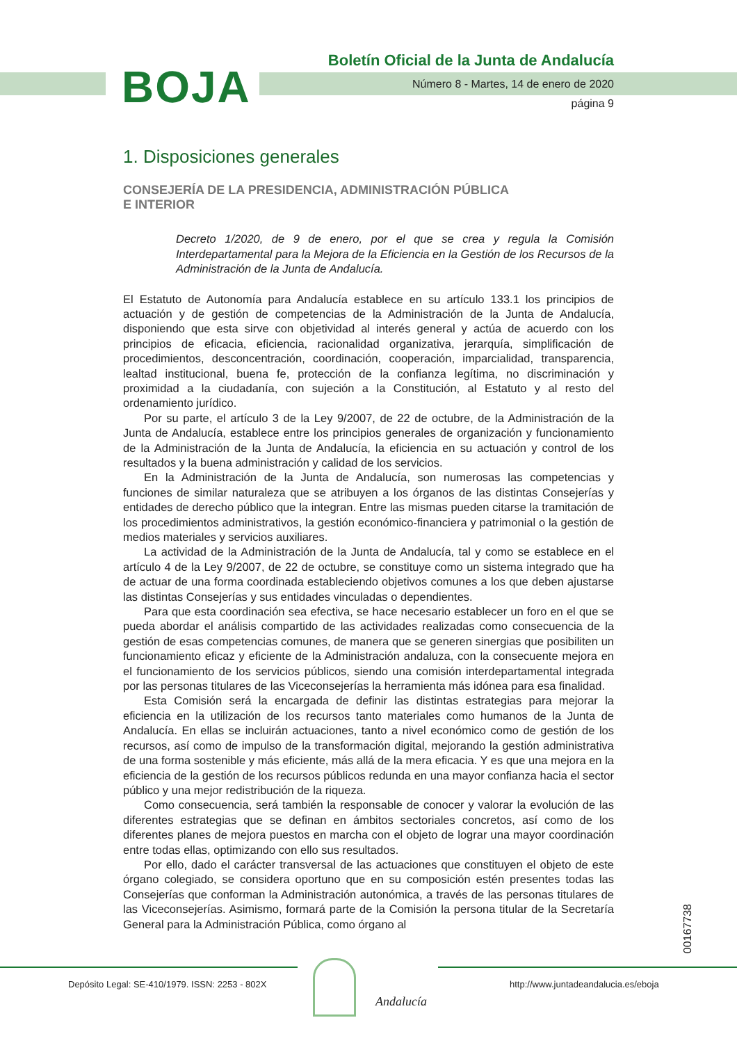BOJA
Boletín Oficial de la Junta de Andalucía
Número 8 - Martes, 14 de enero de 2020
página 9
1. Disposiciones generales
CONSEJERÍA DE LA PRESIDENCIA, ADMINISTRACIÓN PÚBLICA
E INTERIOR
Decreto 1/2020, de 9 de enero, por el que se crea y regula la Comisión Interdepartamental para la Mejora de la Eficiencia en la Gestión de los Recursos de la Administración de la Junta de Andalucía.
El Estatuto de Autonomía para Andalucía establece en su artículo 133.1 los principios de actuación y de gestión de competencias de la Administración de la Junta de Andalucía, disponiendo que esta sirve con objetividad al interés general y actúa de acuerdo con los principios de eficacia, eficiencia, racionalidad organizativa, jerarquía, simplificación de procedimientos, desconcentración, coordinación, cooperación, imparcialidad, transparencia, lealtad institucional, buena fe, protección de la confianza legítima, no discriminación y proximidad a la ciudadanía, con sujeción a la Constitución, al Estatuto y al resto del ordenamiento jurídico.
Por su parte, el artículo 3 de la Ley 9/2007, de 22 de octubre, de la Administración de la Junta de Andalucía, establece entre los principios generales de organización y funcionamiento de la Administración de la Junta de Andalucía, la eficiencia en su actuación y control de los resultados y la buena administración y calidad de los servicios.
En la Administración de la Junta de Andalucía, son numerosas las competencias y funciones de similar naturaleza que se atribuyen a los órganos de las distintas Consejerías y entidades de derecho público que la integran. Entre las mismas pueden citarse la tramitación de los procedimientos administrativos, la gestión económico-financiera y patrimonial o la gestión de medios materiales y servicios auxiliares.
La actividad de la Administración de la Junta de Andalucía, tal y como se establece en el artículo 4 de la Ley 9/2007, de 22 de octubre, se constituye como un sistema integrado que ha de actuar de una forma coordinada estableciendo objetivos comunes a los que deben ajustarse las distintas Consejerías y sus entidades vinculadas o dependientes.
Para que esta coordinación sea efectiva, se hace necesario establecer un foro en el que se pueda abordar el análisis compartido de las actividades realizadas como consecuencia de la gestión de esas competencias comunes, de manera que se generen sinergias que posibiliten un funcionamiento eficaz y eficiente de la Administración andaluza, con la consecuente mejora en el funcionamiento de los servicios públicos, siendo una comisión interdepartamental integrada por las personas titulares de las Viceconsejerías la herramienta más idónea para esa finalidad.
Esta Comisión será la encargada de definir las distintas estrategias para mejorar la eficiencia en la utilización de los recursos tanto materiales como humanos de la Junta de Andalucía. En ellas se incluirán actuaciones, tanto a nivel económico como de gestión de los recursos, así como de impulso de la transformación digital, mejorando la gestión administrativa de una forma sostenible y más eficiente, más allá de la mera eficacia. Y es que una mejora en la eficiencia de la gestión de los recursos públicos redunda en una mayor confianza hacia el sector público y una mejor redistribución de la riqueza.
Como consecuencia, será también la responsable de conocer y valorar la evolución de las diferentes estrategias que se definan en ámbitos sectoriales concretos, así como de los diferentes planes de mejora puestos en marcha con el objeto de lograr una mayor coordinación entre todas ellas, optimizando con ello sus resultados.
Por ello, dado el carácter transversal de las actuaciones que constituyen el objeto de este órgano colegiado, se considera oportuno que en su composición estén presentes todas las Consejerías que conforman la Administración autonómica, a través de las personas titulares de las Viceconsejerías. Asimismo, formará parte de la Comisión la persona titular de la Secretaría General para la Administración Pública, como órgano al
00167738
Depósito Legal: SE-410/1979. ISSN: 2253 - 802X
Andalucía
http://www.juntadeandalucia.es/eboja